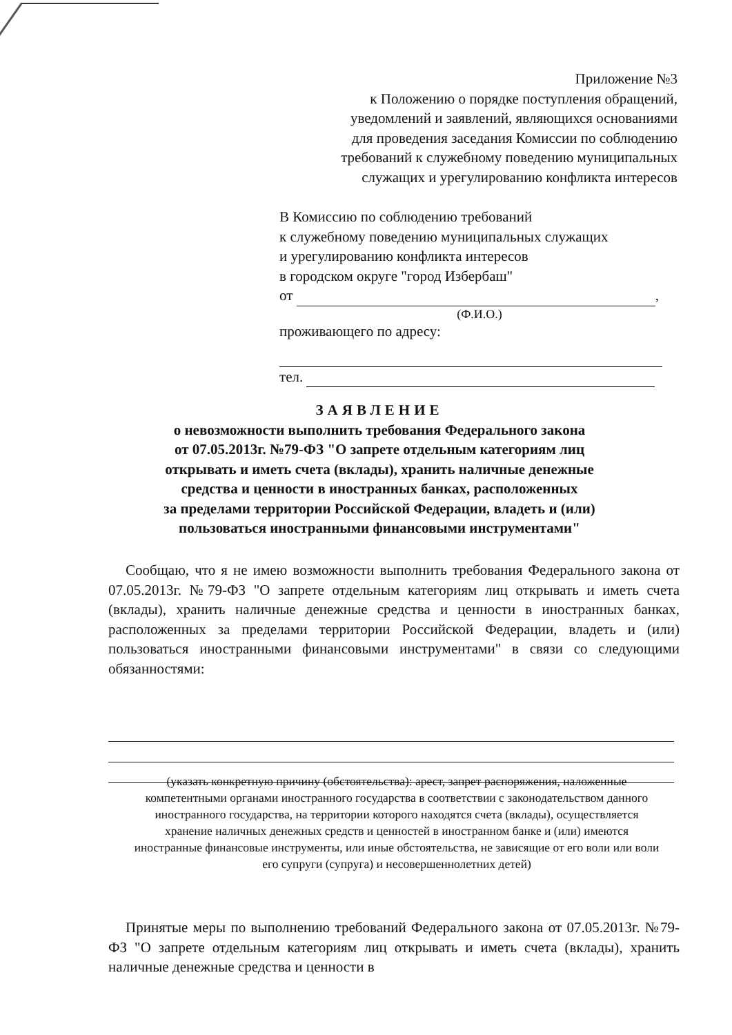Приложение №3
к Положению о порядке поступления обращений,
уведомлений и заявлений, являющихся основаниями
для проведения заседания Комиссии по соблюдению
требований к служебному поведению муниципальных
служащих и урегулированию конфликта интересов
В Комиссию по соблюдению требований
к служебному поведению муниципальных служащих
и урегулированию конфликта интересов
в городском округе "город Избербаш"
от ,
(Ф.И.О.)
проживающего по адресу:
тел.
ЗАЯВЛЕНИЕ
о невозможности выполнить требования Федерального закона
от 07.05.2013г. №79-ФЗ "О запрете отдельным категориям лиц
открывать и иметь счета (вклады), хранить наличные денежные
средства и ценности в иностранных банках, расположенных
за пределами территории Российской Федерации, владеть и (или)
пользоваться иностранными финансовыми инструментами"
Сообщаю, что я не имею возможности выполнить требования Федерального закона от 07.05.2013г. №79-ФЗ "О запрете отдельным категориям лиц открывать и иметь счета (вклады), хранить наличные денежные средства и ценности в иностранных банках, расположенных за пределами территории Российской Федерации, владеть и (или) пользоваться иностранными финансовыми инструментами" в связи со следующими обязанностями:
(указать конкретную причину (обстоятельства): арест, запрет распоряжения, наложенные компетентными органами иностранного государства в соответствии с законодательством данного иностранного государства, на территории которого находятся счета (вклады), осуществляется хранение наличных денежных средств и ценностей в иностранном банке и (или) имеются иностранные финансовые инструменты, или иные обстоятельства, не зависящие от его воли или воли его супруги (супруга) и несовершеннолетних детей)
Принятые меры по выполнению требований Федерального закона от 07.05.2013г. №79-ФЗ "О запрете отдельным категориям лиц открывать и иметь счета (вклады), хранить наличные денежные средства и ценности в